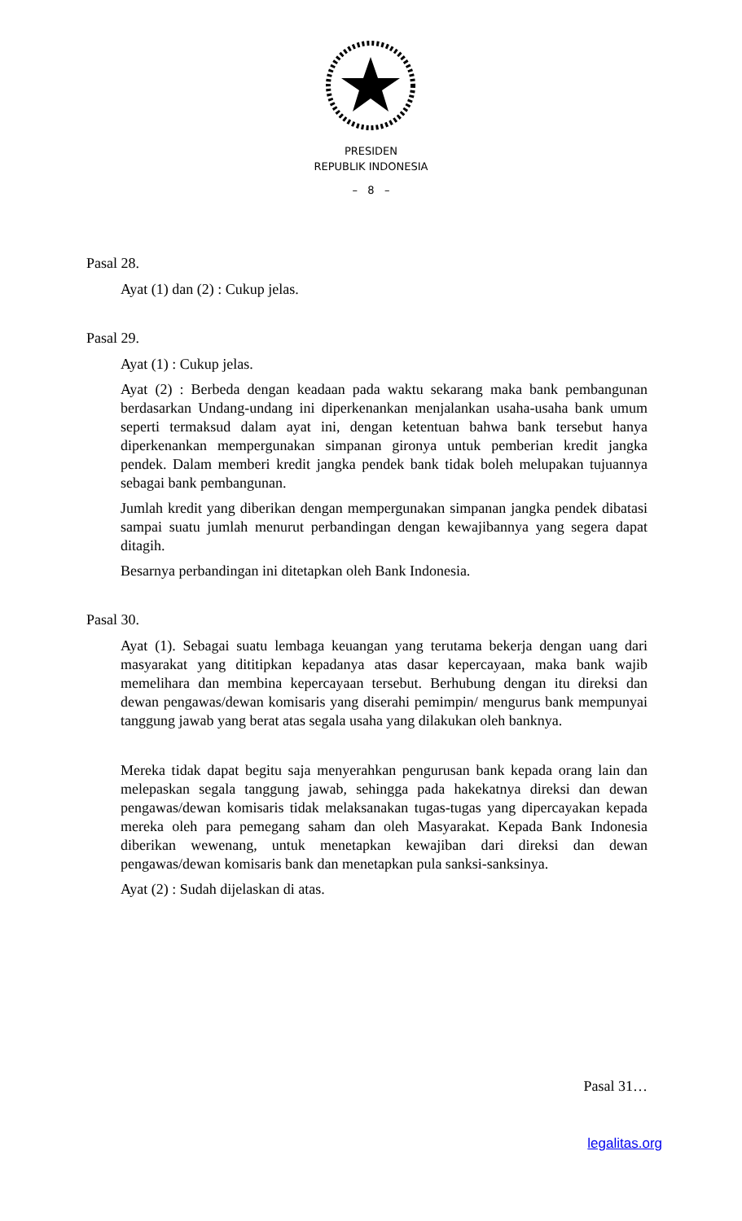PRESIDEN
REPUBLIK INDONESIA
– 8 –
Pasal 28.
Ayat (1) dan (2) : Cukup jelas.
Pasal 29.
Ayat (1) : Cukup jelas.
Ayat (2) : Berbeda dengan keadaan pada waktu sekarang maka bank pembangunan berdasarkan Undang-undang ini diperkenankan menjalankan usaha-usaha bank umum seperti termaksud dalam ayat ini, dengan ketentuan bahwa bank tersebut hanya diperkenankan mempergunakan simpanan gironya untuk pemberian kredit jangka pendek. Dalam memberi kredit jangka pendek bank tidak boleh melupakan tujuannya sebagai bank pembangunan.
Jumlah kredit yang diberikan dengan mempergunakan simpanan jangka pendek dibatasi sampai suatu jumlah menurut perbandingan dengan kewajibannya yang segera dapat ditagih.
Besarnya perbandingan ini ditetapkan oleh Bank Indonesia.
Pasal 30.
Ayat (1). Sebagai suatu lembaga keuangan yang terutama bekerja dengan uang dari masyarakat yang dititipkan kepadanya atas dasar kepercayaan, maka bank wajib memelihara dan membina kepercayaan tersebut. Berhubung dengan itu direksi dan dewan pengawas/dewan komisaris yang diserahi pemimpin/ mengurus bank mempunyai tanggung jawab yang berat atas segala usaha yang dilakukan oleh banknya.
Mereka tidak dapat begitu saja menyerahkan pengurusan bank kepada orang lain dan melepaskan segala tanggung jawab, sehingga pada hakekatnya direksi dan dewan pengawas/dewan komisaris tidak melaksanakan tugas-tugas yang dipercayakan kepada mereka oleh para pemegang saham dan oleh Masyarakat. Kepada Bank Indonesia diberikan wewenang, untuk menetapkan kewajiban dari direksi dan dewan pengawas/dewan komisaris bank dan menetapkan pula sanksi-sanksinya.
Ayat (2) : Sudah dijelaskan di atas.
Pasal 31…
legalitas.org